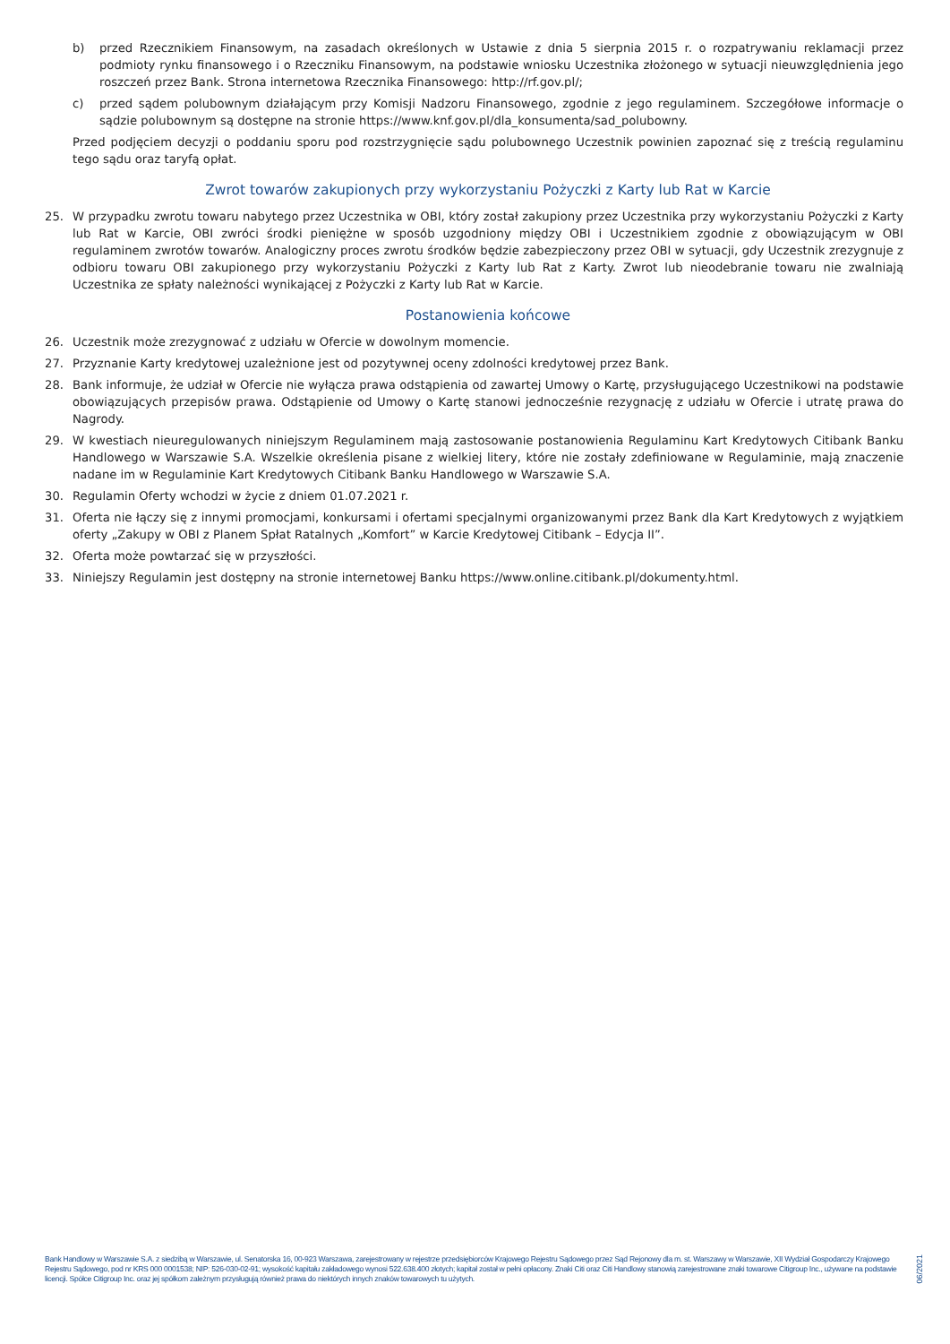b) przed Rzecznikiem Finansowym, na zasadach określonych w Ustawie z dnia 5 sierpnia 2015 r. o rozpatrywaniu reklamacji przez podmioty rynku finansowego i o Rzeczniku Finansowym, na podstawie wniosku Uczestnika złożonego w sytuacji nieuwzględnienia jego roszczeń przez Bank. Strona internetowa Rzecznika Finansowego: http://rf.gov.pl/;
c) przed sądem polubownym działającym przy Komisji Nadzoru Finansowego, zgodnie z jego regulaminem. Szczegółowe informacje o sądzie polubownym są dostępne na stronie https://www.knf.gov.pl/dla_konsumenta/sad_polubowny.
Przed podjęciem decyzji o poddaniu sporu pod rozstrzygnięcie sądu polubownego Uczestnik powinien zapoznać się z treścią regulaminu tego sądu oraz taryfą opłat.
Zwrot towarów zakupionych przy wykorzystaniu Pożyczki z Karty lub Rat w Karcie
25. W przypadku zwrotu towaru nabytego przez Uczestnika w OBI, który został zakupiony przez Uczestnika przy wykorzystaniu Pożyczki z Karty lub Rat w Karcie, OBI zwróci środki pieniężne w sposób uzgodniony między OBI i Uczestnikiem zgodnie z obowiązującym w OBI regulaminem zwrotów towarów. Analogiczny proces zwrotu środków będzie zabezpieczony przez OBI w sytuacji, gdy Uczestnik zrezygnuje z odbioru towaru OBI zakupionego przy wykorzystaniu Pożyczki z Karty lub Rat z Karty. Zwrot lub nieodebranie towaru nie zwalniają Uczestnika ze spłaty należności wynikającej z Pożyczki z Karty lub Rat w Karcie.
Postanowienia końcowe
26. Uczestnik może zrezygnować z udziału w Ofercie w dowolnym momencie.
27. Przyznanie Karty kredytowej uzależnione jest od pozytywnej oceny zdolności kredytowej przez Bank.
28. Bank informuje, że udział w Ofercie nie wyłącza prawa odstąpienia od zawartej Umowy o Kartę, przysługującego Uczestnikowi na podstawie obowiązujących przepisów prawa. Odstąpienie od Umowy o Kartę stanowi jednocześnie rezygnację z udziału w Ofercie i utratę prawa do Nagrody.
29. W kwestiach nieuregulowanych niniejszym Regulaminem mają zastosowanie postanowienia Regulaminu Kart Kredytowych Citibank Banku Handlowego w Warszawie S.A. Wszelkie określenia pisane z wielkiej litery, które nie zostały zdefiniowane w Regulaminie, mają znaczenie nadane im w Regulaminie Kart Kredytowych Citibank Banku Handlowego w Warszawie S.A.
30. Regulamin Oferty wchodzi w życie z dniem 01.07.2021 r.
31. Oferta nie łączy się z innymi promocjami, konkursami i ofertami specjalnymi organizowanymi przez Bank dla Kart Kredytowych z wyjątkiem oferty „Zakupy w OBI z Planem Spłat Ratalnych „Komfort” w Karcie Kredytowej Citibank – Edycja II”.
32. Oferta może powtarzać się w przyszłości.
33. Niniejszy Regulamin jest dostępny na stronie internetowej Banku https://www.online.citibank.pl/dokumenty.html.
Bank Handlowy w Warszawie S.A. z siedzibą w Warszawie, ul. Senatorska 16, 00-923 Warszawa, zarejestrowany w rejestrze przedsiębiorców Krajowego Rejestru Sądowego przez Sąd Rejonowy dla m. st. Warszawy w Warszawie, XII Wydział Gospodarczy Krajowego Rejestru Sądowego, pod nr KRS 000 0001538; NIP: 526-030-02-91; wysokość kapitału zakładowego wynosi 522.638.400 złotych; kapitał został w pełni opłacony. Znaki Citi oraz Citi Handlowy stanowią zarejestrowane znaki towarowe Citigroup Inc., używane na podstawie licencji. Spółce Citigroup Inc. oraz jej spółkom zależnym przysługują również prawa do niektórych innych znaków towarowych tu użytych.
06/2021